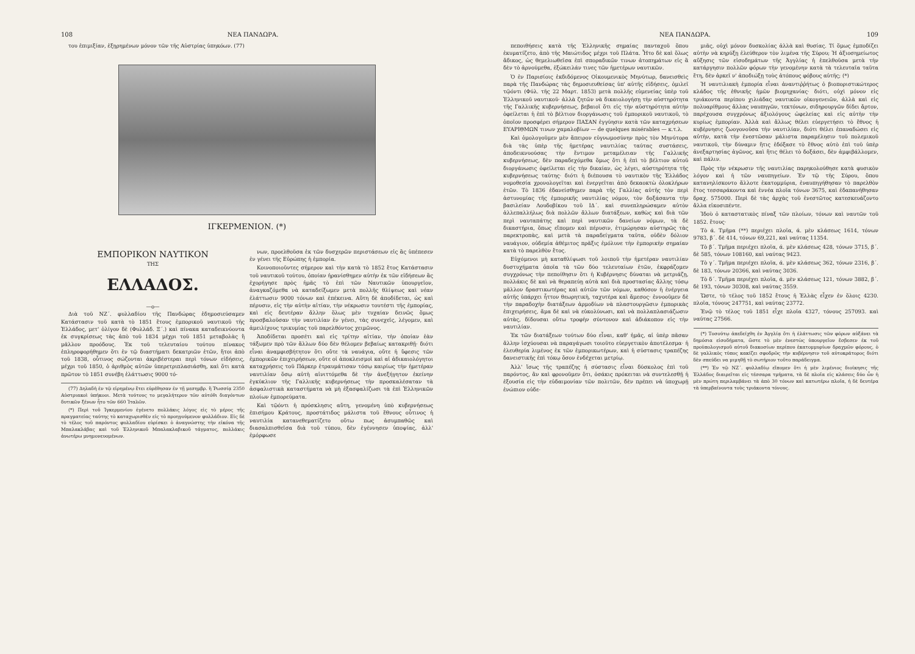108 ΝΕΑ ΠΑΝΔΩΡΑ.
του ἐπιμιξίαν, ἐξῃρημένων μόνον τῶν τῆς Αὐστρίας ὑπηκόων. (77)
ΙΓΚΕΡΜΕΝΙΟΝ. (*)
ΕΜΠΟΡΙΚΟΝ ΝΑΥΤΙΚΟΝ
ΤΗΣ
ΕΛΛΑΔΟΣ.
—ο—
Διὰ τοῦ ΝΖ΄. φυλλαδίου τῆς Πανδώρας ἐδημοσιεύσαμεν Κατάστασιν τοῦ κατὰ τὸ 1851 ἔτους ἐμπορικοῦ ναυτικοῦ τῆς Ἑλλάδος, μετ' ὀλίγον δὲ (Φυλλάδ. Ξ΄.) καὶ πίνακα καταδεικνύοντα ἐκ συγκρίσεως τὰς ἀπὸ τοῦ 1834 μέχρι τοῦ 1851 μεταβολὰς ἢ μᾶλλον προόδους. Ἐκ τοῦ τελευταίου τούτου πίνακος ἐπληροφορήθημεν ὅτι ἐν τῷ διαστήματι δεκατριῶν ἐτῶν, ἤτοι ἀπὸ τοῦ 1838, οὗτινος σώζονται ἀκριβέστεραι περὶ τόνων εἰδήσεις, μέχρι τοῦ 1850, ὁ ἀριθμὸς αὐτῶν ὑπερετριπλασιάσθη, καὶ ὅτι κατὰ πρῶτον τὸ 1851 συνέβη ἐλάττωσις 9000 τό-
(77) Δηλαδὴ ἐν τῷ εἰρημένῳ ἔτει εὑρέθησαν ἐν τῇ μεσημβρ. ἢ Ῥωσσίᾳ 2350 Αὐστριακοὶ ὑπήκοοι. Μετὰ τούτους το μεγαλήτερον τῶν αὐτόθι διαγόντων δυτικῶν ξένων ἦτο τῶν 660 Ἰταλῶν.
(*) Περὶ τοῦ Ἰγκερμενίου ἐγένετο πολλάκις λόγος εἰς τὸ μέρος τῆς πραγματείας ταύτης τὸ καταχωρισθὲν εἰς τὸ προηγούμενον φυλλάδιον. Εἰς δὲ τὸ τέλος τοῦ παρόντος φυλλαδίου εὑρίσκει ὁ ἀναγνώστης τὴν εἰκόνα τῆς Μπαλακλάβας καὶ τοῦ Ἑλληνικοῦ Μπαλακλαβικοῦ τάγματος, πολλάκις ἀνωτέρω μνημονευομένων.
νων, προελθοῦσα ἐκ τῶν δυσχερῶν περιστάσεων εἰς ἃς ὑπέπεσεν ἐν γένει τῆς Εὐρώπης ἡ ἐμπορία.
Κοινοποιοῦντες σήμερον καὶ τὴν κατὰ τὸ 1852 ἔτος Κατάστασιν τοῦ ναυτικοῦ τούτου, ὁποίαν ἠρανίσθημεν αὐτὴν ἐκ τῶν εἰδήσεων ἃς ἐχορήγησε πρὸς ἡμᾶς τὸ ἐπὶ τῶν Ναυτικῶν ὑπουργεῖον, ἀναγκαζόμεθα νὰ καταδείξωμεν μετὰ πολλῆς θλίψεως καὶ νέαν ἐλάττωσιν 9000 τόνων καὶ ἐπέκεινα. Αὕτη δὲ ἀποδίδεται, ὡς καὶ πέρυσιν, εἰς τὴν αὐτὴν αἰτίαν, τὴν νέκρωσιν τουτέστι τῆς ἐμπορίας, καὶ εἰς δευτέραν ἄλλην ὅλως μὲν τυχαίαν δεινῶς ὅμως προσβαλοῦσαν τὴν ναυτιλίαν ἐν γένει, τὰς συνεχεῖς, λέγομεν, καὶ ἀμειλίχους τρικυμίας τοῦ παρελθόντος χειμῶνος.
Ἀποδίδεται προσέτι καὶ εἰς τρίτην αἰτίαν, τὴν ὁποίαν ἐὰν τάξωμεν πρὸ τῶν ἄλλων δύο δὲν θέλομεν βεβαίως κατακριθῇ· διότι εἶναι ἀναμφισβήτητον ὅτι οὔτε τὰ ναυάγια, οὔτε ἡ ὕφεσις τῶν ἐμπορικῶν ἐπιχειρήσεων, οὔτε οἱ ἀποκλεισμοὶ καὶ αἱ ἀδικαιολόγητοι καταχρήσεις τοῦ Πάρκερ ἐτραυμάτισαν τόσῳ καιρίως τὴν ἡμετέραν ναυτιλίαν ὅσῳ αὐτὴ αἰνιττόμεθα δὲ τὴν ἀνεξήγητον ἐκείνην ἐγκύκλιον τῆς Γαλλικῆς κυβερνήσεως τὴν προσκαλέσαταν τὰ ἀσφαλιστικὰ καταστήματα νὰ μὴ ἐξασφαλίζωσι τὰ ἐπὶ Ἑλληνικῶν πλοίων ἐμπορεύματα.
Καὶ τῷόντι ἡ πρόσκλησις αὕτη, γενομένη ὑπὸ κυβερνήσεως ἐπισήμου Κράτους, προστάτιδος μάλιστα τοῦ ἔθνους οὗτινος ἡ ναυτιλία κατανεθεματίζετο οὕτω πως ἀσυμπαθῶς καὶ διασαλπισθεῖσα διὰ τοῦ τύπου, δὲν ἐγέννησεν ὑποψίας, ἀλλ' ἐμόρφωσε
ΝΕΑ ΠΑΝΔΩΡΑ. 109
πεποιθήσεις κατὰ τῆς Ἑλληνικῆς σημαίας πανταχοῦ ὅπου ἐκυματίζετο, ἀπὸ τῆς Μαιώτιδος μέχρι τοῦ Πλάτα. Ἦτο δὲ καὶ ὅλως ἄδικος, ὡς θεμελιωθεῖσα ἐπὶ σποραδικῶν τινων ἀτοπημάτων εἰς ἃ δὲν τὸ ἀρνούμεθα, ἐξώκειλάν τινες τῶν ἡμετέρων ναυτικῶν.
Ὁ ἐν Παρισίοις ἐκδιδόμενος Οἰκουμενικὸς Μηνύτωρ, δανεισθεὶς παρὰ τῆς Πανδώρας τὰς δημοσιευθείσας ὑπ' αὐτῆς εἰδήσεις, ὁμιλεῖ τῷόντι (Φύλ. τῆς 22 Μαρτ. 1853) μετὰ πολλῆς εὐμενείας ὑπὲρ τοῦ Ἑλληνικοῦ ναυτικοῦ· ἀλλὰ ζητῶν νὰ δικαιολογήσῃ τὴν αὐστηρότητα τῆς Γαλλικῆς κυβερνήσεως, βεβαιοῖ ὅτι εἰς τὴν αὐστηρότητα αὐτὴν ὀφείλεται ἡ ἐπὶ τὸ βέλτιον διοργάνωσις τοῦ ἐμπορικοῦ ναυτικοῦ, τὸ ὁποῖον προσφέρει σήμερον ΠΑΣΑΝ ἐγγύησιν κατὰ τῶν καταχρήσεων ΕΥΑΡΙΘΜΩΝ τινων χαμαλοβίων — de quelques misérables — κ.τ.λ.
Καὶ ὁμολογοῦμεν μὲν ἄπειρον εὐγνωμοσύνην πρὸς τὸν Μηνύτορα διὰ τὰς ὑπὲρ τῆς ἡμετέρας ναυτιλίας ταύτας συστάσεις, ἀποδεικνυούσας τὴν ἔντιμον μεταμέλειαν τῆς Γαλλικῆς κυβερνήσεως, δὲν παραδεχόμεθα ὅμως ὅτι ἡ ἐπὶ τὸ βέλτιον αὐτοῦ διοργάνωσις ὀφείλεται εἰς τὴν δικαίαν, ὡς λέγει, αὐστηρότητα τῆς κυβερνήσεως ταύτης· διότι ἡ διέπουσα τὸ ναυτικὸν τῆς Ἑλλάδος νομοθεσία χρονολογεῖται καὶ ἐνεργεῖται ἀπὸ δεκαοκτὼ ὁλοκλήρων ἐτῶν. Τὸ 1836 ἐδανείσθημεν παρὰ τῆς Γαλλίας αὐτῆς τὸν περὶ ἀστυνομίας τῆς ἐμπορικῆς ναυτιλίας νόμον, τὸν δοξάσαντα τὴν βασιλείαν Λουδοβίκου τοῦ ΙΔ΄. καὶ συνεπληρώσαμεν αὐτὸν ἀλλεπαλλήλως διὰ πολλῶν ἄλλων διατάξεων, καθὼς καὶ διὰ τῶν περὶ ναυταπάτης καὶ περὶ ναυτικῶν δανείων νόμων, τὰ δὲ δικαστήρια, ὅπως εἴπομεν καὶ πέρυσιν, ἐτιμώρησαν αὐστηρῶς τὰς παρεκτροπὰς, καὶ μετὰ τὰ παραδείγματα ταῦτα, οὐδὲν δόλιον ναυάγιον, οὐδεμία ἀθέμιτος πρᾶξις ἐμόλυνε τὴν ἐμπορικὴν σημαίαν κατὰ τὸ παρελθὸν ἔτος.
Εὐχόμενοι μὴ καταθλίψωσι τοῦ λοιποῦ τὴν ἡμετέραν ναυτιλίαν δυστυχήματα ὁποῖα τὰ τῶν δύο τελευταίων ἐτῶν, ἐκφράζομεν συγχρόνως τὴν πεποίθησιν ὅτι ἡ Κυβέρνησις δύναται νὰ μετριάζῃ, πολλάκις δὲ καὶ νὰ θεραπεύῃ αὐτὰ καὶ διὰ προστασίας ἄλλης τόσῳ μᾶλλον δραστικωτέρας καὶ αὐτῶν τῶν νόμων, καθόσον ἡ ἐνέργεια αὐτῆς ὑπάρχει ἧττον θεωρητικὴ, ταχυτέρα καὶ ἄμεσος· ἐννοοῦμεν δὲ τὴν παραδοχὴν διατάξεων ἁρμοδίων νὰ πλαστουργῶσιν ἐμπορικὰς ἐπιχειρήσεις, ἅμα δὲ καὶ νὰ εὐκολύνωσι, καὶ νὰ πολλαπλασιάζωσιν αὐτὰς, δίδουσαι οὕτω τροφὴν σύντονον καὶ ἀδιάκοπον εἰς τὴν ναυτιλίαν.
Ἐκ τῶν διατάξεων τούτων δύο εἶναι, καθ' ἡμᾶς, αἱ ὑπὲρ πᾶσαν ἄλλην ἰσχύουσαι νὰ παραγάγωσι τοιοῦτο εὐεργετικὸν ἀποτέλεσμα· ἡ ἐλευθερία λιμένος ἐκ τῶν ἐμπορικωτέρων, καὶ ἡ σύστασις τραπέζης δανειστικῆς ἐπὶ τόκῳ ὅσον ἐνδέχεται μετρίῳ.
Ἀλλ' ἴσως τῆς τραπέζης ἡ σύστασις εἶναι δύσκολος ἐπὶ τοῦ παρόντος, ἂν καὶ φρονοῦμεν ὅτι, ὁσάκις πρόκειται νὰ συντελεσθῇ ἡ ἐξουσία εἰς τὴν εὐδαιμονίαν τῶν πολιτῶν, δὲν πρέπει νὰ ὑποχωρῇ ἐνώπιον οὐδε-
μιᾶς, οὐχὶ μόνον δυσκολίας ἀλλὰ καὶ θυσίας. Τί ὅμως ἐμποδίζει αὐτὴν νὰ κηρύξῃ ἐλεύθερον τὸν λιμένα τῆς Σύρου; Ἡ ἀξιοσημείωτος αὔξησις τῶν εἰσοδημάτων τῆς Ἀγγλίας ἡ ἐπελθοῦσα μετὰ τὴν κατάργησιν πολλῶν φόρων τὴν γενομένην κατὰ τὰ τελευταῖα ταῦτα ἔτη, δὲν ἀρκεῖ ν' ἀποδιώξῃ τοὺς ἀτόπους φόβους αὐτῆς; (*)
Ἡ ναυτιλιακὴ ἐμπορία εἶναι ἀναντιῤῥήτως ὁ βιοποριστικώτερος κλάδος τῆς ἐθνικῆς ἡμῶν βιομηχανίας· διότι, οὐχὶ μόνον εἰς τριάκοντα περίπου χιλιάδας ναυτικῶν οἰκογενειῶν, ἀλλὰ καὶ εἰς πολυαρίθμους ἄλλας ναυπηγῶν, τεκτόνων, σιδηρουργῶν δίδει ἄρτον, παρέχουσα συγχρόνως ἀξιολόγους ὠφελείας καὶ εἰς αὐτὴν τὴν κυρίως ἐμπορίαν. Ἀλλὰ καὶ ἄλλως θέλει εὐεργετήσει τὸ ἔθνος ἡ κυβέρνησις ζωογονοῦσα τὴν ναυτιλίαν, διότι θέλει ἐπαναδώσει εἰς αὐτὴν, κατὰ τὴν ἐνεστῶσαν μάλιστα παραμέλησιν τοῦ πολεμικοῦ ναυτικοῦ, τὴν δύναμιν ἥτις ἐδόξασε τὸ ἔθνος αὐτὸ ἐπὶ τοῦ ὑπὲρ ἀνεξαρτησίας ἀγῶνος, καὶ ἥτις θέλει τὸ δοξάσει, δὲν ἀμφιβάλλομεν, καὶ πάλιν.
Πρὸς τὴν νέκρωσιν τῆς ναυτιλίας παρηκολούθησε κατὰ φυσικὸν λόγον καὶ ἡ τῶν ναυπηγείων. Ἐν τῷ τῆς Σύρου, ὅπου κατανηλίσκοντο ἄλλοτε ἑκατομμύρια, ἐναυπηγήθησαν τὸ παρελθὸν ἔτος τεσσαράκοντα καὶ ἐννέα πλοῖα τόνων 3675, καὶ ἐδαπανήθησαν δραχ. 575000. Περὶ δὲ τὰς ἀρχὰς τοῦ ἐνεστῶτος κατεσκευάζοντο ἄλλα εἰκοσιπέντε.
Ἰδοὺ ὁ καταστατικὸς πίναξ τῶν πλοίων, τόνων καὶ ναυτῶν τοῦ 1852. ἔτους·
Τὸ ά. Τμῆμα (**) περιέχει πλοῖα, ά. μὲν κλάσεως 1614, τόνων 9783, β΄. δὲ 414, τόνων 69,221, καὶ ναύτας 11354.
Τὸ β΄. Τμῆμα περιέχει πλοῖα, ά. μὲν κλάσεως 428, τόνων 3715, β΄. δὲ 585, τόνων 108160, καὶ ναύτας 9423.
Τὸ γ΄. Τμῆμα περιέχει πλοῖα, ά. μὲν κλάσεως 362, τόνων 2316, β΄. δὲ 183, τόνων 20366, καὶ ναύτας 3036.
Τὸ δ΄. Τμῆμα περιέχει πλοῖα, ά. μὲν κλάσεως 121, τόνων 3882, β΄. δὲ 193, τόνων 30308, καὶ ναύτας 3559.
Ὥστε, τὸ τέλος τοῦ 1852 ἔτους ἡ Ἑλλὰς εἶχεν ἐν ὅλοις 4230. πλοῖα, τόνους 247751, καὶ ναύτας 23772.
Ἐνῷ τὸ τέλος τοῦ 1851 εἶχε πλοῖα 4327, τόνους 257093. καὶ ναύτας 27566.
(*) Τοσούτῳ ἀπεδείχθη ἐν Ἀγγλίᾳ ὅτι ἡ ἐλάττωσις τῶν φόρων αὐξάνει τὰ δημόσια εἰσοδήματα, ὥστε τὸ μὲν ἐνεστὼς ὑπουργεῖον ἔσβεσεν ἐκ τοῦ προϋπολογισμοῦ αὐτοῦ διακοσίων περίπου ἑκατομμυρίων δραχμῶν φόρους, ὁ δὲ γαλλικὸς τύπος κακίζει σφοδρῶς τὴν κυβέρνησιν τοῦ αὐτοκράτορος διότι δὲν σπεύδει να μιμηθῇ τὸ σωτήριον τοῦτο παράδειγμα.
(**) Ἐν τῷ ΝΖ΄. φυλλαδίῳ εἴπομεν ὅτι ἡ μὲν λιμένιος διοίκησις τῆς Ἑλλάδος διαιρεῖται εἰς τέσσαρα τμήματα, τὰ δὲ πλοῖα εἰς κλάσεις δύο ὧν ἡ μὲν πρώτη περιλαμβάνει τὰ ἀπὸ 30 τόνων καὶ κατωτέρω πλοῖα, ἡ δὲ δευτέρα τὰ ὑπερβαίνοντα τοὺς τριάκοντα τόνους.